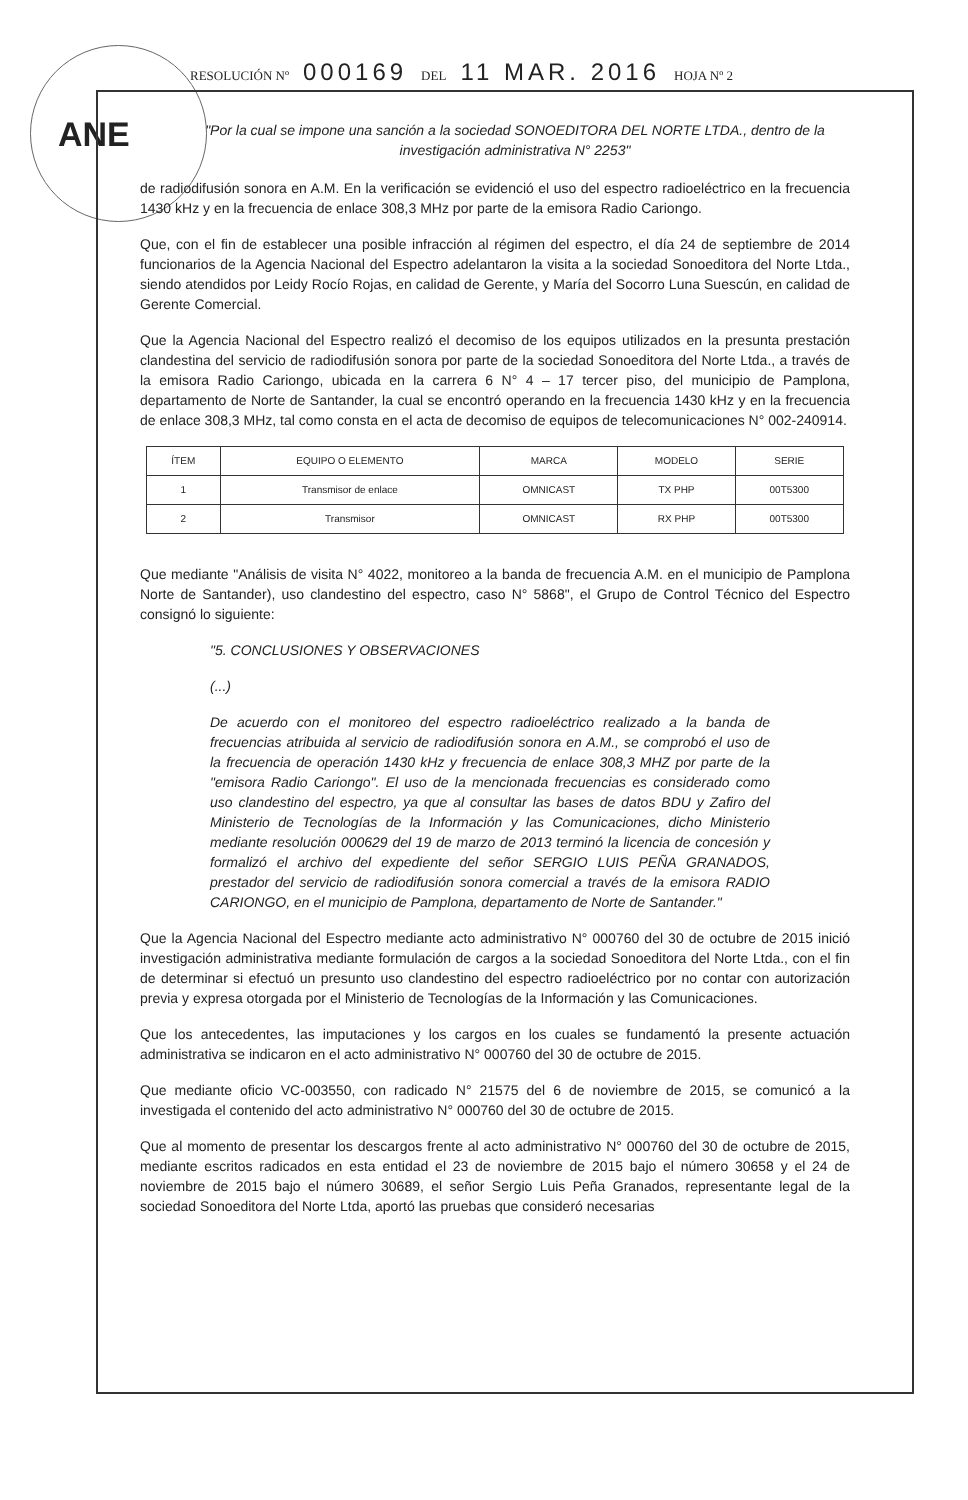ANE
RESOLUCIÓN Nº 000169 DEL 11 MAR. 2016 HOJA Nº 2
"Por la cual se impone una sanción a la sociedad SONOEDITORA DEL NORTE LTDA., dentro de la investigación administrativa N° 2253"
de radiodifusión sonora en A.M. En la verificación se evidenció el uso del espectro radioeléctrico en la frecuencia 1430 kHz y en la frecuencia de enlace 308,3 MHz por parte de la emisora Radio Cariongo.
Que, con el fin de establecer una posible infracción al régimen del espectro, el día 24 de septiembre de 2014 funcionarios de la Agencia Nacional del Espectro adelantaron la visita a la sociedad Sonoeditora del Norte Ltda., siendo atendidos por Leidy Rocío Rojas, en calidad de Gerente, y María del Socorro Luna Suescún, en calidad de Gerente Comercial.
Que la Agencia Nacional del Espectro realizó el decomiso de los equipos utilizados en la presunta prestación clandestina del servicio de radiodifusión sonora por parte de la sociedad Sonoeditora del Norte Ltda., a través de la emisora Radio Cariongo, ubicada en la carrera 6 N° 4 – 17 tercer piso, del municipio de Pamplona, departamento de Norte de Santander, la cual se encontró operando en la frecuencia 1430 kHz y en la frecuencia de enlace 308,3 MHz, tal como consta en el acta de decomiso de equipos de telecomunicaciones N° 002-240914.
| ÍTEM | EQUIPO O ELEMENTO | MARCA | MODELO | SERIE |
| --- | --- | --- | --- | --- |
| 1 | Transmisor de enlace | OMNICAST | TX PHP | 00T5300 |
| 2 | Transmisor | OMNICAST | RX PHP | 00T5300 |
Que mediante "Análisis de visita N° 4022, monitoreo a la banda de frecuencia A.M. en el municipio de Pamplona Norte de Santander), uso clandestino del espectro, caso N° 5868", el Grupo de Control Técnico del Espectro consignó lo siguiente:
"5. CONCLUSIONES Y OBSERVACIONES
(...)
De acuerdo con el monitoreo del espectro radioeléctrico realizado a la banda de frecuencias atribuida al servicio de radiodifusión sonora en A.M., se comprobó el uso de la frecuencia de operación 1430 kHz y frecuencia de enlace 308,3 MHZ por parte de la "emisora Radio Cariongo". El uso de la mencionada frecuencias es considerado como uso clandestino del espectro, ya que al consultar las bases de datos BDU y Zafiro del Ministerio de Tecnologías de la Información y las Comunicaciones, dicho Ministerio mediante resolución 000629 del 19 de marzo de 2013 terminó la licencia de concesión y formalizó el archivo del expediente del señor SERGIO LUIS PEÑA GRANADOS, prestador del servicio de radiodifusión sonora comercial a través de la emisora RADIO CARIONGO, en el municipio de Pamplona, departamento de Norte de Santander."
Que la Agencia Nacional del Espectro mediante acto administrativo N° 000760 del 30 de octubre de 2015 inició investigación administrativa mediante formulación de cargos a la sociedad Sonoeditora del Norte Ltda., con el fin de determinar si efectuó un presunto uso clandestino del espectro radioeléctrico por no contar con autorización previa y expresa otorgada por el Ministerio de Tecnologías de la Información y las Comunicaciones.
Que los antecedentes, las imputaciones y los cargos en los cuales se fundamentó la presente actuación administrativa se indicaron en el acto administrativo N° 000760 del 30 de octubre de 2015.
Que mediante oficio VC-003550, con radicado N° 21575 del 6 de noviembre de 2015, se comunicó a la investigada el contenido del acto administrativo N° 000760 del 30 de octubre de 2015.
Que al momento de presentar los descargos frente al acto administrativo N° 000760 del 30 de octubre de 2015, mediante escritos radicados en esta entidad el 23 de noviembre de 2015 bajo el número 30658 y el 24 de noviembre de 2015 bajo el número 30689, el señor Sergio Luis Peña Granados, representante legal de la sociedad Sonoeditora del Norte Ltda, aportó las pruebas que consideró necesarias